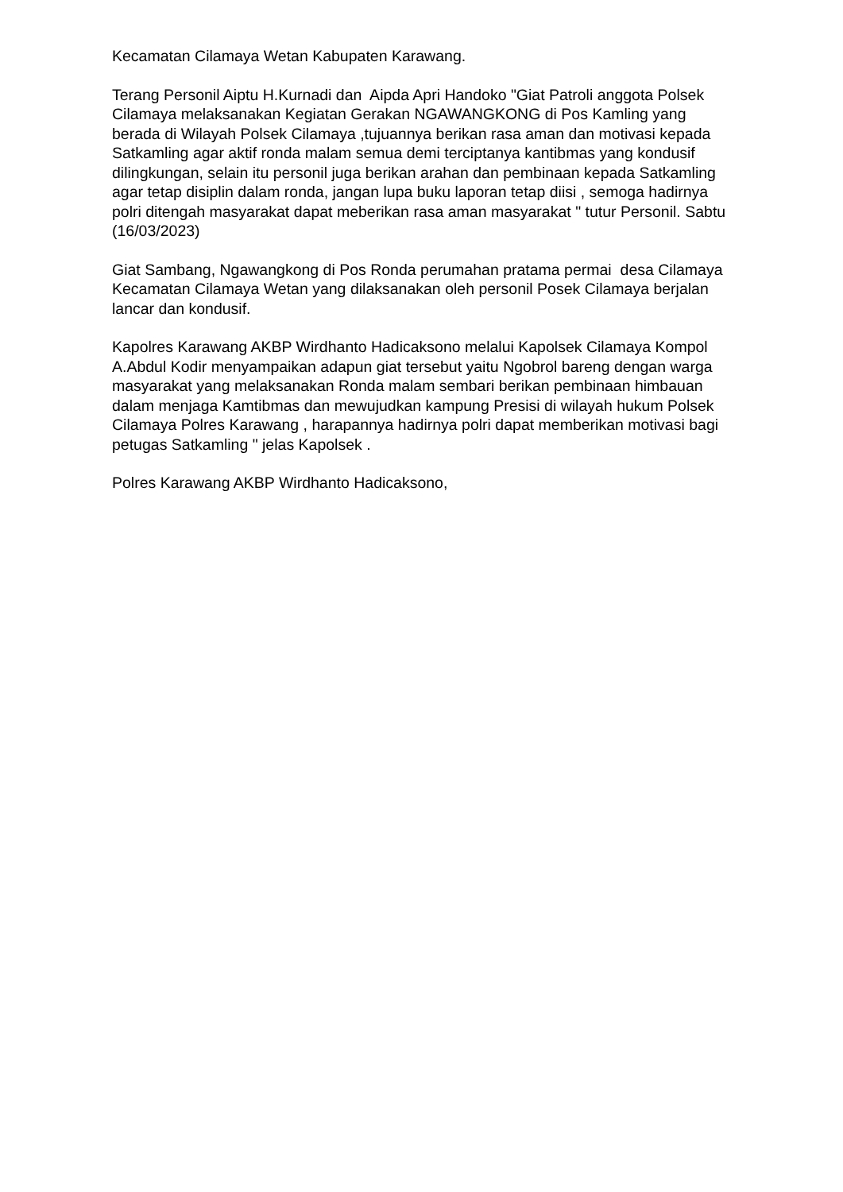Kecamatan Cilamaya Wetan Kabupaten Karawang.
Terang Personil Aiptu H.Kurnadi dan Aipda Apri Handoko "Giat Patroli anggota Polsek Cilamaya melaksanakan Kegiatan Gerakan NGAWANGKONG di Pos Kamling yang berada di Wilayah Polsek Cilamaya ,tujuannya berikan rasa aman dan motivasi kepada Satkamling agar aktif ronda malam semua demi terciptanya kantibmas yang kondusif dilingkungan, selain itu personil juga berikan arahan dan pembinaan kepada Satkamling agar tetap disiplin dalam ronda, jangan lupa buku laporan tetap diisi , semoga hadirnya polri ditengah masyarakat dapat meberikan rasa aman masyarakat " tutur Personil. Sabtu (16/03/2023)
Giat Sambang, Ngawangkong di Pos Ronda perumahan pratama permai desa Cilamaya Kecamatan Cilamaya Wetan yang dilaksanakan oleh personil Posek Cilamaya berjalan lancar dan kondusif.
Kapolres Karawang AKBP Wirdhanto Hadicaksono melalui Kapolsek Cilamaya Kompol A.Abdul Kodir menyampaikan adapun giat tersebut yaitu Ngobrol bareng dengan warga masyarakat yang melaksanakan Ronda malam sembari berikan pembinaan himbauan dalam menjaga Kamtibmas dan mewujudkan kampung Presisi di wilayah hukum Polsek Cilamaya Polres Karawang , harapannya hadirnya polri dapat memberikan motivasi bagi petugas Satkamling " jelas Kapolsek .
Polres Karawang AKBP Wirdhanto Hadicaksono,